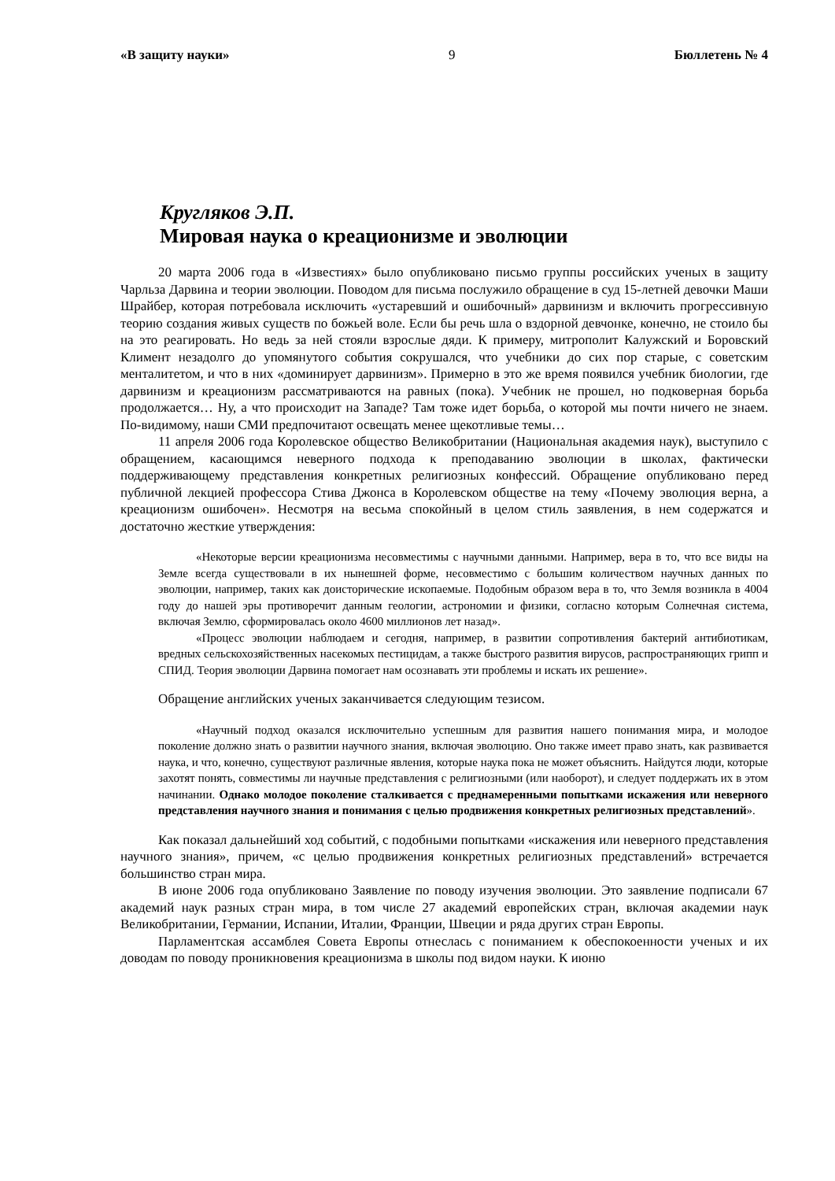«В защиту науки» 9 Бюллетень № 4
Кругляков Э.П.
Мировая наука о креационизме и эволюции
20 марта 2006 года в «Известиях» было опубликовано письмо группы российских ученых в защиту Чарльза Дарвина и теории эволюции. Поводом для письма послужило обращение в суд 15-летней девочки Маши Шрайбер, которая потребовала исключить «устаревший и ошибочный» дарвинизм и включить прогрессивную теорию создания живых существ по божьей воле. Если бы речь шла о вздорной девчонке, конечно, не стоило бы на это реагировать. Но ведь за ней стояли взрослые дяди. К примеру, митрополит Калужский и Боровский Климент незадолго до упомянутого события сокрушался, что учебники до сих пор старые, с советским менталитетом, и что в них «доминирует дарвинизм». Примерно в это же время появился учебник биологии, где дарвинизм и креационизм рассматриваются на равных (пока). Учебник не прошел, но подковерная борьба продолжается… Ну, а что происходит на Западе? Там тоже идет борьба, о которой мы почти ничего не знаем. По-видимому, наши СМИ предпочитают освещать менее щекотливые темы…
11 апреля 2006 года Королевское общество Великобритании (Национальная академия наук), выступило с обращением, касающимся неверного подхода к преподаванию эволюции в школах, фактически поддерживающему представления конкретных религиозных конфессий. Обращение опубликовано перед публичной лекцией профессора Стива Джонса в Королевском обществе на тему «Почему эволюция верна, а креационизм ошибочен». Несмотря на весьма спокойный в целом стиль заявления, в нем содержатся и достаточно жесткие утверждения:
«Некоторые версии креационизма несовместимы с научными данными. Например, вера в то, что все виды на Земле всегда существовали в их нынешней форме, несовместимо с большим количеством научных данных по эволюции, например, таких как доисторические ископаемые. Подобным образом вера в то, что Земля возникла в 4004 году до нашей эры противоречит данным геологии, астрономии и физики, согласно которым Солнечная система, включая Землю, сформировалась около 4600 миллионов лет назад».
«Процесс эволюции наблюдаем и сегодня, например, в развитии сопротивления бактерий антибиотикам, вредных сельскохозяйственных насекомых пестицидам, а также быстрого развития вирусов, распространяющих грипп и СПИД. Теория эволюции Дарвина помогает нам осознавать эти проблемы и искать их решение».
Обращение английских ученых заканчивается следующим тезисом.
«Научный подход оказался исключительно успешным для развития нашего понимания мира, и молодое поколение должно знать о развитии научного знания, включая эволюцию. Оно также имеет право знать, как развивается наука, и что, конечно, существуют различные явления, которые наука пока не может объяснить. Найдутся люди, которые захотят понять, совместимы ли научные представления с религиозными (или наоборот), и следует поддержать их в этом начинании. Однако молодое поколение сталкивается с преднамеренными попытками искажения или неверного представления научного знания и понимания с целью продвижения конкретных религиозных представлений».
Как показал дальнейший ход событий, с подобными попытками «искажения или неверного представления научного знания», причем, «с целью продвижения конкретных религиозных представлений» встречается большинство стран мира.
В июне 2006 года опубликовано Заявление по поводу изучения эволюции. Это заявление подписали 67 академий наук разных стран мира, в том числе 27 академий европейских стран, включая академии наук Великобритании, Германии, Испании, Италии, Франции, Швеции и ряда других стран Европы.
Парламентская ассамблея Совета Европы отнеслась с пониманием к обеспокоенности ученых и их доводам по поводу проникновения креационизма в школы под видом науки. К июню